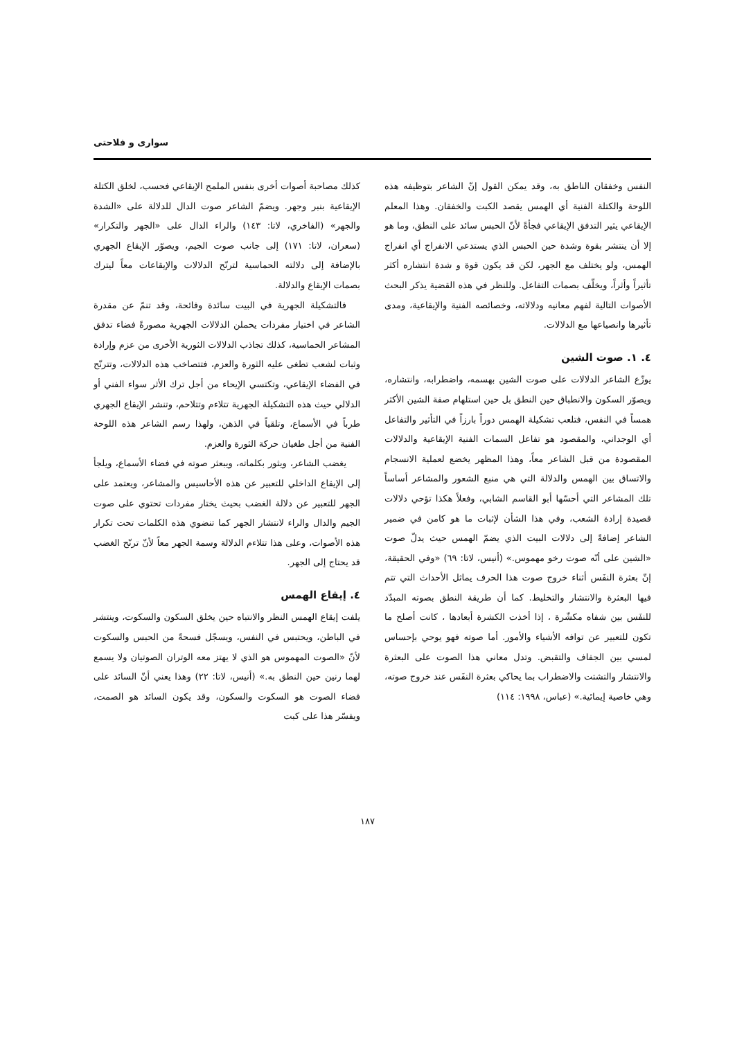سواری و فلاحتی
كذلك مصاحبة أصوات أخرى بنفس الملمح الإيقاعي فحسب، لخلق الكتلة الإيقاعية بنبر وجهر. ويضمّ الشاعر صوت الدال للدلالة على «الشدة والجهر» (الفاخري، لاتا: ١٤٣) والراء الدال على «الجهر والتكرار» (سعران، لاتا: ١٧١) إلى جانب صوت الجيم، ويصوّر الإيقاع الجهري بالإضافة إلى دلالته الحماسية لترنّح الدلالات والإيقاعات معاً ليترك بصمات الإيقاع والدلالة.
فالتشكيلة الجهرية في البيت سائدة وفائحة، وقد تنمّ عن مقدرة الشاعر في اختيار مفردات يحملن الدلالات الجهرية مصورةً فضاء تدفق المشاعر الحماسية، كذلك تجاذب الدلالات الثورية الأخرى من عزم وإرادة وثبات لشعب تطغى عليه الثورة والعزم، فتتصاخب هذه الدلالات، وتترنّح في الفضاء الإيقاعي، وتكتسي الإيحاء من أجل ترك الأثر سواء الفني أو الدلالي حيث هذه التشكيلة الجهرية تتلاءم وتتلاحم، وتنشر الإيقاع الجهري طرباً في الأسماع، وتلقياً في الذهن، ولهذا رسم الشاعر هذه اللوحة الفنية من أجل طغيان حركة الثورة والعزم.
يغضب الشاعر، ويثور بكلماته، ويبعثر صوته في فضاء الأسماع، ويلجأ إلى الإيقاع الداخلي للتعبير عن هذه الأحاسيس والمشاعر، ويعتمد على الجهر للتعبير عن دلالة الغضب بحيث يختار مفردات تحتوي على صوت الجيم والدال والراء لانتشار الجهر كما تنضوي هذه الكلمات تحت تكرار هذه الأصوات، وعلى هذا تتلاءم الدلالة وسمة الجهر معاً لأنّ ترنّح الغضب قد يحتاج إلى الجهر.
٤. إيقاع الهمس
يلفت إيقاع الهمس النظر والانتباه حين يخلق السكون والسكوت، وينتشر في الباطن، ويحتبس في النفس، ويسجّل فسحةً من الحبس والسكوت لأنّ «الصوت المهموس هو الذي لا يهتز معه الوتران الصوتيان ولا يسمع لهما رنين حين النطق به.» (أنيس، لاتا: ٢٢) وهذا يعني أنّ السائد على فضاء الصوت هو السكوت والسكون، وقد يكون السائد هو الصمت، ويفسّر هذا على كبت
النفس وخفقان الناطق به، وقد يمكن القول إنّ الشاعر بتوظيفه هذه اللوحة والكتلة الفنية أي الهمس يقصد الكبت والخفقان. وهذا المعلم الإيقاعي يثير التدفق الإيقاعي فجأةً لأنّ الحبس سائد على النطق، وما هو إلا أن ينتشر بقوة وشدة حين الحبس الذي يستدعي الانفراج أي انفراج الهمس، ولو يختلف مع الجهر، لكن قد يكون قوة و شدة انتشاره أكثر تأثيراً وأثراً، ويخلّف بصمات التفاعل. وللنظر في هذه القضية يذكر البحث الأصوات التالية لفهم معانيه ودلالاته، وخصائصه الفنية والإيقاعية، ومدى تأثيرها وانصياعها مع الدلالات.
٤. ١. صوت الشين
يوزّع الشاعر الدلالات على صوت الشين بهسمه، واضطرابه، وانتشاره، ويصوّر السكون والانطباق حين النطق بل حين استلهام صفة الشين الأكثر همساً في النفس، فتلعب تشكيلة الهمس دوراً بارزاً في التأثير والتفاعل أي الوجداني، والمقصود هو تفاعل السمات الفنية الإيقاعية والدلالات المقصودة من قبل الشاعر معاً، وهذا المظهر يخضع لعملية الانسجام والاتساق بين الهمس والدلالة التي هي منبع الشعور والمشاعر أساساً تلك المشاعر التي أحسّها أبو القاسم الشابي، وفعلاً هكذا تؤحي دلالات قصيدة إرادة الشعب، وفي هذا الشأن لإثبات ما هو كامن في ضمير الشاعر إضافةً إلى دلالات البيت الذي يضمّ الهمس حيث يدلّ صوت «الشين على أنّه صوت رخو مهموس.» (أنيس، لاتا: ٦٩) «وفي الحقيقة، إنّ بعثرة النفَس أثناء خروج صوت هذا الحرف يماثل الأحداث التي تتم فيها البعثرة والانتشار والتخليط. كما أن طريقة النطق بصوته المبدّد للنفَس بين شفاه مكشّرة ، إذا أخذت الكشرة أبعادها ، كانت أصلح ما تكون للتعبير عن توافه الأشياء والأمور. أما صوته فهو يوحي بإحساس لمسي بين الجفاف والتقبض. وتدل معاني هذا الصوت على البعثرة والانتشار والتشتت والاضطراب بما يحاكي بعثرة النفَس عند خروج صوته، وهي خاصية إيمائية.» (عباس، ١٩٩٨: ١١٤)
١٨٧